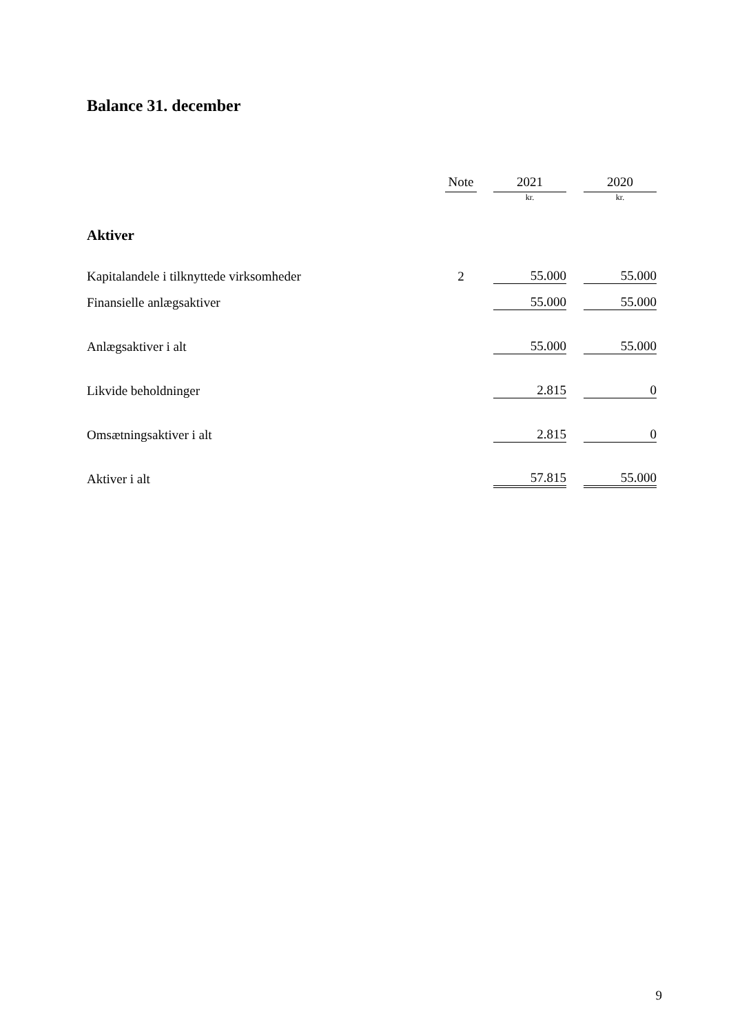Balance 31. december
| | Note | | 2021 | | 2020 |
| --- | --- | --- | --- | --- | --- |
| | | | kr. | | kr. |
| Aktiver | | | | | |
| Kapitalandele i tilknyttede virksomheder | 2 | | 55.000 | | 55.000 |
| Finansielle anlægsaktiver | | | 55.000 | | 55.000 |
| Anlægsaktiver i alt | | | 55.000 | | 55.000 |
| Likvide beholdninger | | | 2.815 | | 0 |
| Omsætningsaktiver i alt | | | 2.815 | | 0 |
| Aktiver i alt | | | 57.815 | | 55.000 |
9